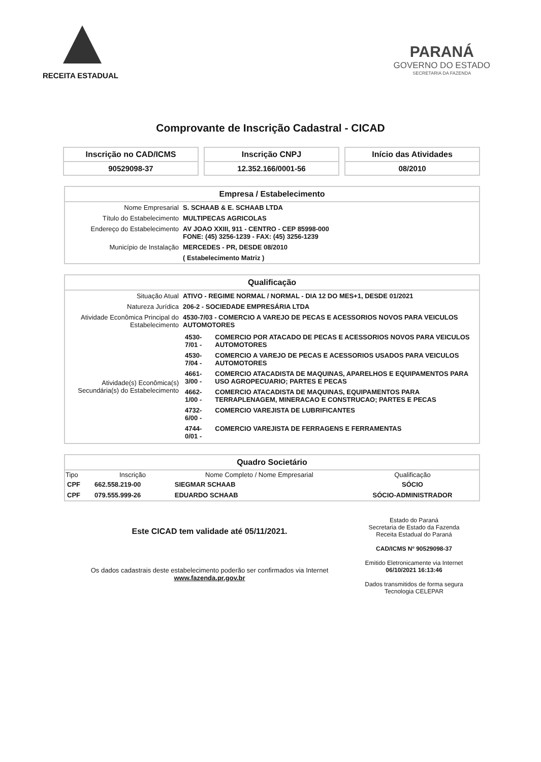RECEITA ESTADUAL
PARANÁ
GOVERNO DO ESTADO
SECRETARIA DA FAZENDA
Comprovante de Inscrição Cadastral - CICAD
Inscrição no CAD/ICMS
90529098-37
Inscrição CNPJ
12.352.166/0001-56
Início das Atividades
08/2010
Empresa / Estabelecimento
| Nome Empresarial | S. SCHAAB & E. SCHAAB LTDA |
| Título do Estabelecimento | MULTIPECAS AGRICOLAS |
| Endereço do Estabelecimento | AV JOAO XXIII, 911 - CENTRO - CEP 85998-000 FONE: (45) 3256-1239 - FAX: (45) 3256-1239 |
| Município de Instalação | MERCEDES - PR, DESDE 08/2010 |
| | ( Estabelecimento Matriz ) |
Qualificação
| Situação Atual | ATIVO - REGIME NORMAL / NORMAL - DIA 12 DO MES+1, DESDE 01/2021 |
| Natureza Jurídica | 206-2 - SOCIEDADE EMPRESÁRIA LTDA |
| Atividade Econômica Principal do Estabelecimento | 4530-7/03 - COMERCIO A VAREJO DE PECAS E ACESSORIOS NOVOS PARA VEICULOS AUTOMOTORES |
| Atividade(s) Econômica(s) Secundária(s) do Estabelecimento | / 4530-7/01 - / COMERCIO POR ATACADO DE PECAS E ACESSORIOS NOVOS PARA VEICULOS AUTOMOTORES / / 4530-7/04 - / COMERCIO A VAREJO DE PECAS E ACESSORIOS USADOS PARA VEICULOS AUTOMOTORES / / 4661-3/00 - / COMERCIO ATACADISTA DE MAQUINAS, APARELHOS E EQUIPAMENTOS PARA USO AGROPECUARIO; PARTES E PECAS / / 4662-1/00 - / COMERCIO ATACADISTA DE MAQUINAS, EQUIPAMENTOS PARA TERRAPLENAGEM, MINERACAO E CONSTRUCAO; PARTES E PECAS / / 4732-6/00 - / COMERCIO VAREJISTA DE LUBRIFICANTES / / 4744-0/01 - / COMERCIO VAREJISTA DE FERRAGENS E FERRAMENTAS / |
Quadro Societário
| Tipo | Inscrição | Nome Completo / Nome Empresarial | Qualificação |
| --- | --- | --- | --- |
| CPF | 662.558.219-00 | SIEGMAR SCHAAB | SÓCIO |
| CPF | 079.555.999-26 | EDUARDO SCHAAB | SÓCIO-ADMINISTRADOR |
Este CICAD tem validade até 05/11/2021.
Os dados cadastrais deste estabelecimento poderão ser confirmados via Internet www.fazenda.pr.gov.br
Estado do Paraná
Secretaria de Estado da Fazenda
Receita Estadual do Paraná
CAD/ICMS Nº 90529098-37
Emitido Eletronicamente via Internet
06/10/2021 16:13:46
Dados transmitidos de forma segura
Tecnologia CELEPAR